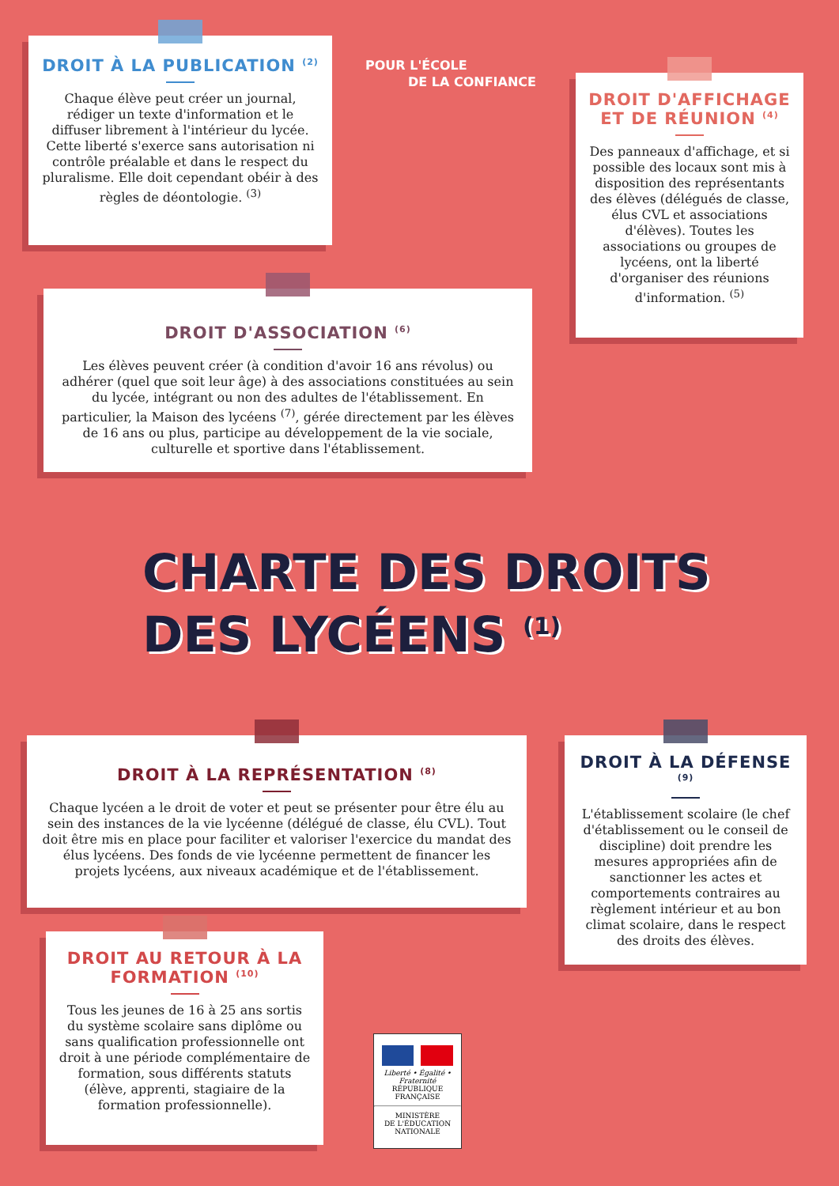DROIT À LA PUBLICATION <sup>(2)</sup>
Chaque élève peut créer un journal, rédiger un texte d'information et le diffuser librement à l'intérieur du lycée. Cette liberté s'exerce sans autorisation ni contrôle préalable et dans le respect du pluralisme. Elle doit cependant obéir à des règles de déontologie. <sup>(3)</sup>
POUR L'ÉCOLE
DE LA CONFIANCE
DROIT D'AFFICHAGE ET DE RÉUNION <sup>(4)</sup>
Des panneaux d'affichage, et si possible des locaux sont mis à disposition des représentants des élèves (délégués de classe, élus CVL et associations d'élèves). Toutes les associations ou groupes de lycéens, ont la liberté d'organiser des réunions d'information. <sup>(5)</sup>
DROIT D'ASSOCIATION <sup>(6)</sup>
Les élèves peuvent créer (à condition d'avoir 16 ans révolus) ou adhérer (quel que soit leur âge) à des associations constituées au sein du lycée, intégrant ou non des adultes de l'établissement. En particulier, la Maison des lycéens <sup>(7)</sup>, gérée directement par les élèves de 16 ans ou plus, participe au développement de la vie sociale, culturelle et sportive dans l'établissement.
CHARTE DES DROITS
DES LYCÉENS <sup>(1)</sup>
DROIT À LA REPRÉSENTATION <sup>(8)</sup>
Chaque lycéen a le droit de voter et peut se présenter pour être élu au sein des instances de la vie lycéenne (délégué de classe, élu CVL). Tout doit être mis en place pour faciliter et valoriser l'exercice du mandat des élus lycéens. Des fonds de vie lycéenne permettent de financer les projets lycéens, aux niveaux académique et de l'établissement.
DROIT À LA DÉFENSE <sup>(9)</sup>
L'établissement scolaire (le chef d'établissement ou le conseil de discipline) doit prendre les mesures appropriées afin de sanctionner les actes et comportements contraires au règlement intérieur et au bon climat scolaire, dans le respect des droits des élèves.
DROIT AU RETOUR À LA FORMATION <sup>(10)</sup>
Tous les jeunes de 16 à 25 ans sortis du système scolaire sans diplôme ou sans qualification professionnelle ont droit à une période complémentaire de formation, sous différents statuts (élève, apprenti, stagiaire de la formation professionnelle).
Liberté • Égalité • Fraternité
RÉPUBLIQUE FRANÇAISE
MINISTÈRE
DE L'ÉDUCATION
NATIONALE